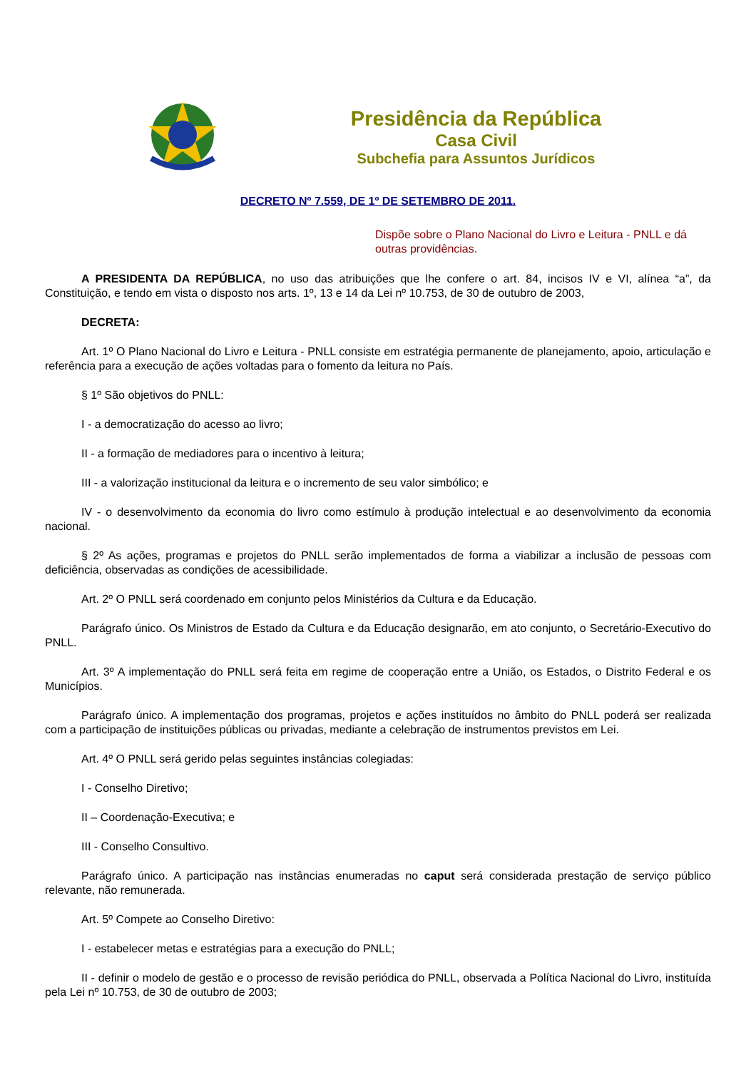Presidência da República
Casa Civil
Subchefia para Assuntos Jurídicos
DECRETO Nº 7.559, DE 1º DE SETEMBRO DE 2011.
Dispõe sobre o Plano Nacional do Livro e Leitura - PNLL e dá outras providências.
A PRESIDENTA DA REPÚBLICA, no uso das atribuições que lhe confere o art. 84, incisos IV e VI, alínea “a”, da Constituição, e tendo em vista o disposto nos arts. 1º, 13 e 14 da Lei nº 10.753, de 30 de outubro de 2003,
DECRETA:
Art. 1º O Plano Nacional do Livro e Leitura - PNLL consiste em estratégia permanente de planejamento, apoio, articulação e referência para a execução de ações voltadas para o fomento da leitura no País.
§ 1º São objetivos do PNLL:
I - a democratização do acesso ao livro;
II - a formação de mediadores para o incentivo à leitura;
III - a valorização institucional da leitura e o incremento de seu valor simbólico; e
IV - o desenvolvimento da economia do livro como estímulo à produção intelectual e ao desenvolvimento da economia nacional.
§ 2º As ações, programas e projetos do PNLL serão implementados de forma a viabilizar a inclusão de pessoas com deficiência, observadas as condições de acessibilidade.
Art. 2º O PNLL será coordenado em conjunto pelos Ministérios da Cultura e da Educação.
Parágrafo único. Os Ministros de Estado da Cultura e da Educação designarão, em ato conjunto, o Secretário-Executivo do PNLL.
Art. 3º A implementação do PNLL será feita em regime de cooperação entre a União, os Estados, o Distrito Federal e os Municípios.
Parágrafo único. A implementação dos programas, projetos e ações instituídos no âmbito do PNLL poderá ser realizada com a participação de instituições públicas ou privadas, mediante a celebração de instrumentos previstos em Lei.
Art. 4º O PNLL será gerido pelas seguintes instâncias colegiadas:
I - Conselho Diretivo;
II – Coordenação-Executiva; e
III - Conselho Consultivo.
Parágrafo único. A participação nas instâncias enumeradas no caput será considerada prestação de serviço público relevante, não remunerada.
Art. 5º Compete ao Conselho Diretivo:
I - estabelecer metas e estratégias para a execução do PNLL;
II - definir o modelo de gestão e o processo de revisão periódica do PNLL, observada a Política Nacional do Livro, instituída pela Lei nº 10.753, de 30 de outubro de 2003;